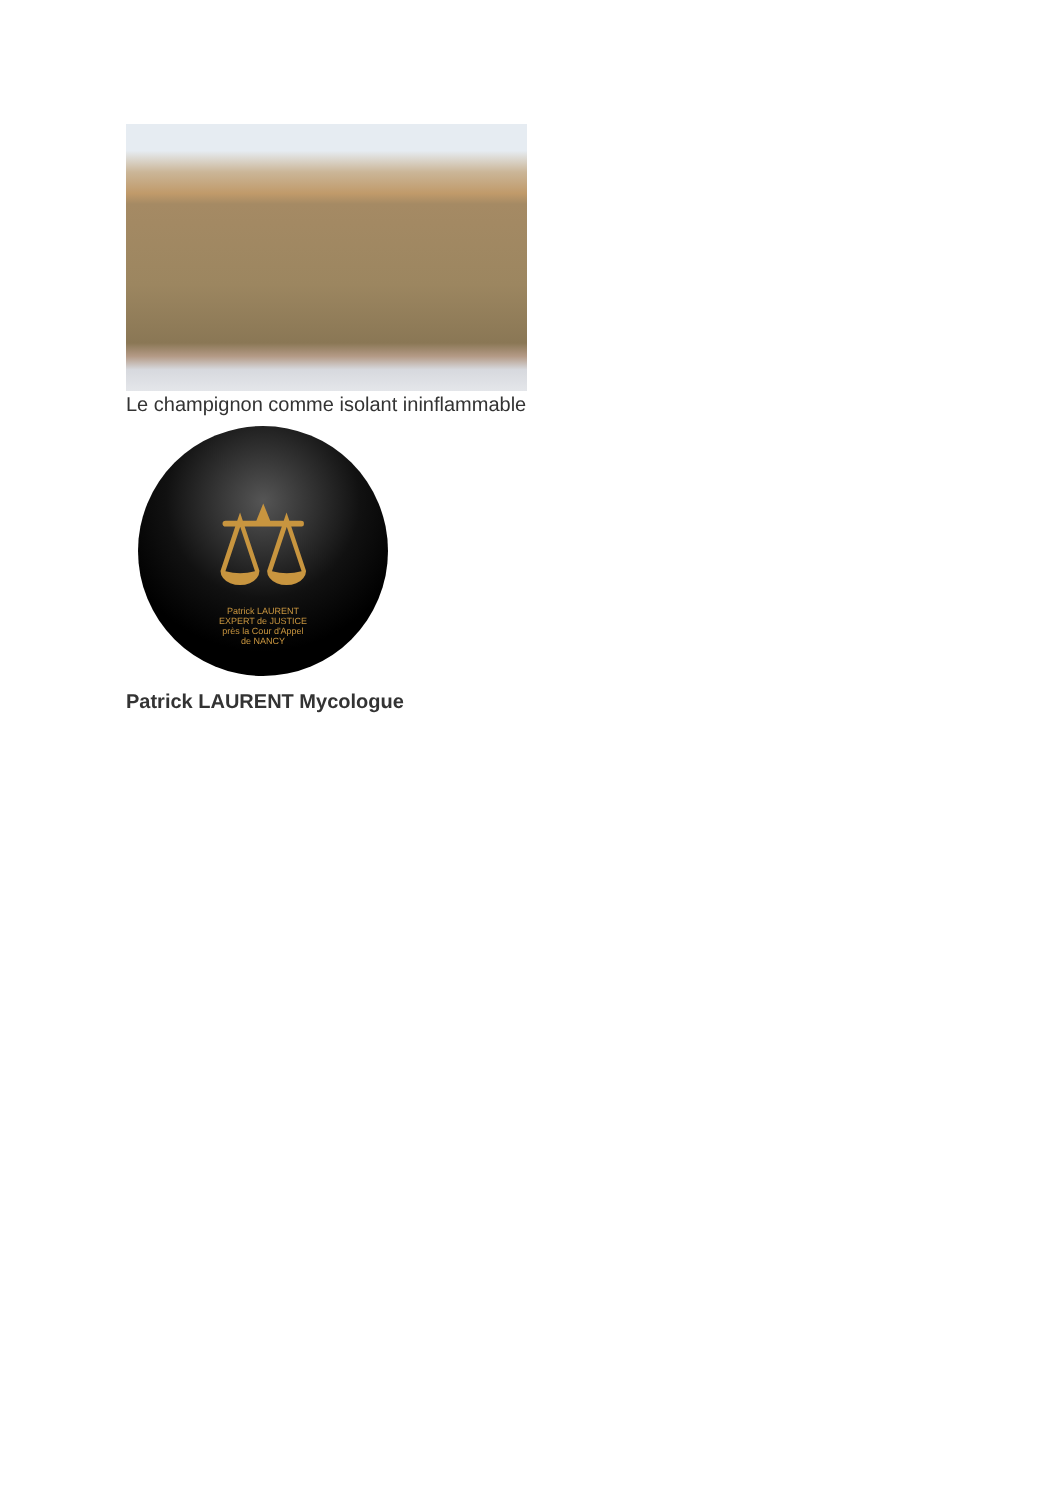Le champignon comme isolant ininflammable
⚖
Patrick LAURENT
EXPERT de JUSTICE
près la Cour d'Appel
de NANCY
Patrick LAURENT Mycologue